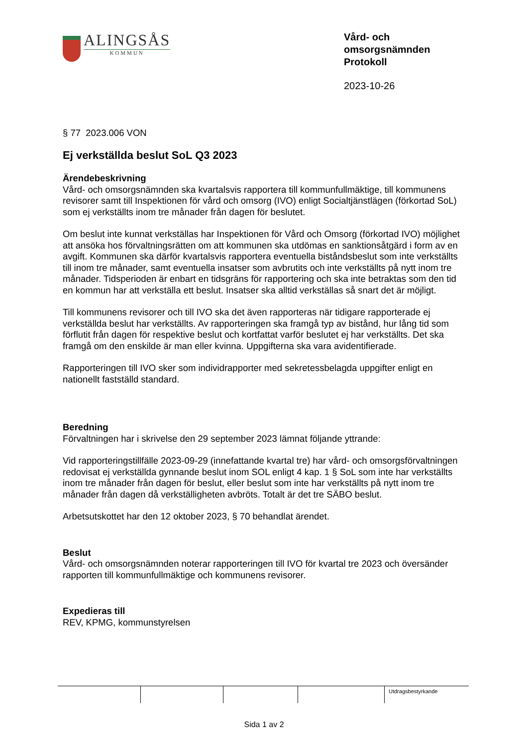ALINGSÅS
KOMMUN
Vård- och
omsorgsnämnden
Protokoll
2023-10-26
§ 77 2023.006 VON
Ej verkställda beslut SoL Q3 2023
Ärendebeskrivning
Vård- och omsorgsnämnden ska kvartalsvis rapportera till kommunfullmäktige, till kommunens revisorer samt till Inspektionen för vård och omsorg (IVO) enligt Socialtjänstlägen (förkortad SoL) som ej verkställts inom tre månader från dagen för beslutet.
Om beslut inte kunnat verkställas har Inspektionen för Vård och Omsorg (förkortad IVO) möjlighet att ansöka hos förvaltningsrätten om att kommunen ska utdömas en sanktionsåtgärd i form av en avgift. Kommunen ska därför kvartalsvis rapportera eventuella biståndsbeslut som inte verkställts till inom tre månader, samt eventuella insatser som avbrutits och inte verkställts på nytt inom tre månader. Tidsperioden är enbart en tidsgräns för rapportering och ska inte betraktas som den tid en kommun har att verkställa ett beslut. Insatser ska alltid verkställas så snart det är möjligt.
Till kommunens revisorer och till IVO ska det även rapporteras när tidigare rapporterade ej verkställda beslut har verkställts. Av rapporteringen ska framgå typ av bistånd, hur lång tid som förflutit från dagen för respektive beslut och kortfattat varför beslutet ej har verkställts. Det ska framgå om den enskilde är man eller kvinna. Uppgifterna ska vara avidentifierade.
Rapporteringen till IVO sker som individrapporter med sekretessbelagda uppgifter enligt en nationellt fastställd standard.
Beredning
Förvaltningen har i skrivelse den 29 september 2023 lämnat följande yttrande:
Vid rapporteringstillfälle 2023-09-29 (innefattande kvartal tre) har vård- och omsorgsförvaltningen redovisat ej verkställda gynnande beslut inom SOL enligt 4 kap. 1 § SoL som inte har verkställts inom tre månader från dagen för beslut, eller beslut som inte har verkställts på nytt inom tre månader från dagen då verkställigheten avbröts. Totalt är det tre SÄBO beslut.
Arbetsutskottet har den 12 oktober 2023, § 70 behandlat ärendet.
Beslut
Vård- och omsorgsnämnden noterar rapporteringen till IVO för kvartal tre 2023 och översänder rapporten till kommunfullmäktige och kommunens revisorer.
Expedieras till
REV, KPMG, kommunstyrelsen
Utdragsbestyrkande
Sida 1 av 2